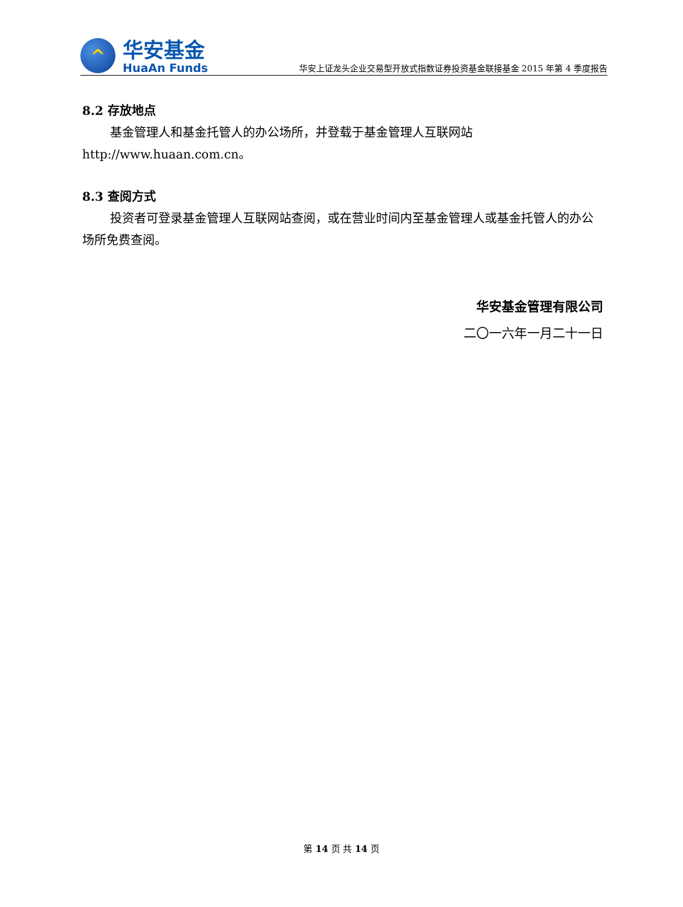^
华安基金
HuaAn Funds
华安上证龙头企业交易型开放式指数证券投资基金联接基金 2015 年第 4 季度报告
8.2 存放地点
基金管理人和基金托管人的办公场所，并登载于基金管理人互联网站 http://www.huaan.com.cn。
8.3 查阅方式
投资者可登录基金管理人互联网站查阅，或在营业时间内至基金管理人或基金托管人的办公场所免费查阅。
华安基金管理有限公司
二〇一六年一月二十一日
第 14 页 共 14 页